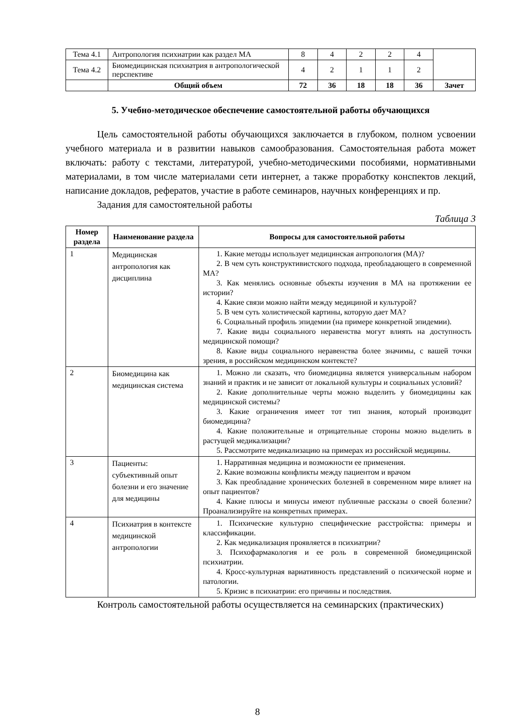| Тема 4.1 | Антропология психиатрии как раздел МА | 8 | 4 | 2 | 2 | 4 | |
| Тема 4.2 | Биомедицинская психиатрия в антропологической перспективе | 4 | 2 | 1 | 1 | 2 | |
| | Общий объем | 72 | 36 | 18 | 18 | 36 | Зачет |
5. Учебно-методическое обеспечение самостоятельной работы обучающихся
Цель самостоятельной работы обучающихся заключается в глубоком, полном усвоении учебного материала и в развитии навыков самообразования. Самостоятельная работа может включать: работу с текстами, литературой, учебно-методическими пособиями, нормативными материалами, в том числе материалами сети интернет, а также проработку конспектов лекций, написание докладов, рефератов, участие в работе семинаров, научных конференциях и пр.
Задания для самостоятельной работы
Таблица 3
| Номер раздела | Наименование раздела | Вопросы для самостоятельной работы |
| --- | --- | --- |
| 1 | Медицинская антропология как дисциплина | 1. Какие методы использует медицинская антропология (МА)? 2. В чем суть конструктивистского подхода, преобладающего в современной МА? 3. Как менялись основные объекты изучения в МА на протяжении ее истории? 4. Какие связи можно найти между медициной и культурой? 5. В чем суть холистической картины, которую дает МА? 6. Социальный профиль эпидемии (на примере конкретной эпидемии). 7. Какие виды социального неравенства могут влиять на доступность медицинской помощи? 8. Какие виды социального неравенства более значимы, с вашей точки зрения, в российском медицинском контексте? |
| 2 | Биомедицина как медицинская система | 1. Можно ли сказать, что биомедицина является универсальным набором знаний и практик и не зависит от локальной культуры и социальных условий? 2. Какие дополнительные черты можно выделить у биомедицины как медицинской системы? 3. Какие ограничения имеет тот тип знания, который производит биомедицина? 4. Какие положительные и отрицательные стороны можно выделить в растущей медикализации? 5. Рассмотрите медикализацию на примерах из российской медицины. |
| 3 | Пациенты: субъективный опыт болезни и его значение для медицины | 1. Нарративная медицина и возможности ее применения. 2. Какие возможны конфликты между пациентом и врачом 3. Как преобладание хронических болезней в современном мире влияет на опыт пациентов? 4. Какие плюсы и минусы имеют публичные рассказы о своей болезни? Проанализируйте на конкретных примерах. |
| 4 | Психиатрия в контексте медицинской антропологии | 1. Психические культурно специфические расстройства: примеры и классификации. 2. Как медикализация проявляется в психиатрии? 3. Психофармакология и ее роль в современной биомедицинской психиатрии. 4. Кросс-культурная вариативность представлений о психической норме и патологии. 5. Кризис в психиатрии: его причины и последствия. |
Контроль самостоятельной работы осуществляется на семинарских (практических)
8